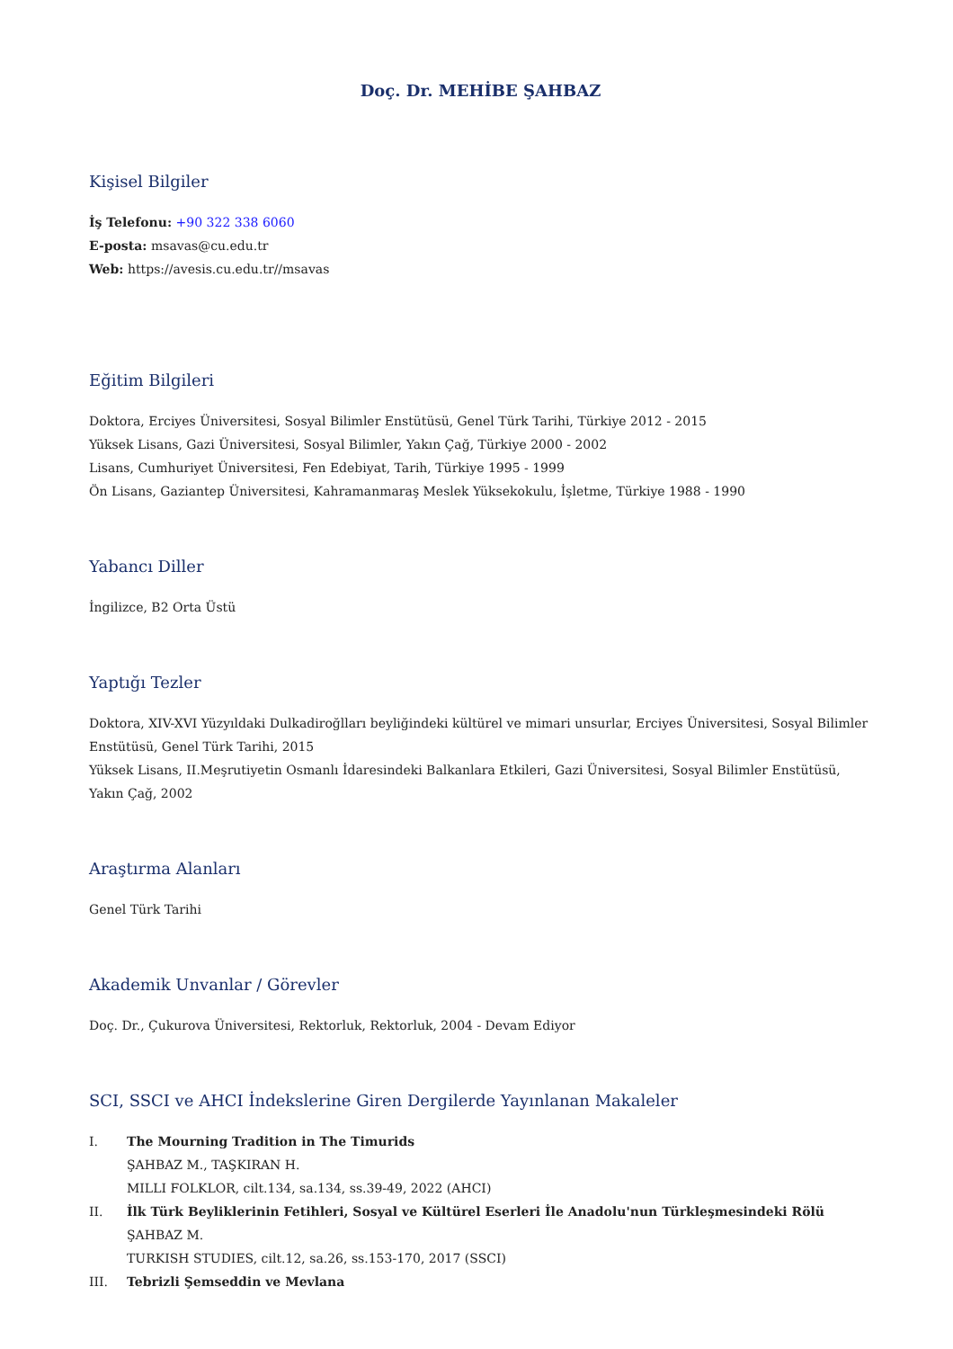Doç. Dr. MEHİBE ŞAHBAZ
Kişisel Bilgiler
İş Telefonu: +90 322 338 6060
E-posta: msavas@cu.edu.tr
Web: https://avesis.cu.edu.tr//msavas
Eğitim Bilgileri
Doktora, Erciyes Üniversitesi, Sosyal Bilimler Enstütüsü, Genel Türk Tarihi, Türkiye 2012 - 2015
Yüksek Lisans, Gazi Üniversitesi, Sosyal Bilimler, Yakın Çağ, Türkiye 2000 - 2002
Lisans, Cumhuriyet Üniversitesi, Fen Edebiyat, Tarih, Türkiye 1995 - 1999
Ön Lisans, Gaziantep Üniversitesi, Kahramanmaraş Meslek Yüksekokulu, İşletme, Türkiye 1988 - 1990
Yabancı Diller
İngilizce, B2 Orta Üstü
Yaptığı Tezler
Doktora, XIV-XVI Yüzyıldaki Dulkadiroğlları beyliğindeki kültürel ve mimari unsurlar, Erciyes Üniversitesi, Sosyal Bilimler Enstütüsü, Genel Türk Tarihi, 2015
Yüksek Lisans, II.Meşrutiyetin Osmanlı İdaresindeki Balkanlara Etkileri, Gazi Üniversitesi, Sosyal Bilimler Enstütüsü, Yakın Çağ, 2002
Araştırma Alanları
Genel Türk Tarihi
Akademik Unvanlar / Görevler
Doç. Dr., Çukurova Üniversitesi, Rektorluk, Rektorluk, 2004 - Devam Ediyor
SCI, SSCI ve AHCI İndekslerine Giren Dergilerde Yayınlanan Makaleler
I. The Mourning Tradition in The Timurids
ŞAHBAZ M., TAŞKIRAN H.
MILLI FOLKLOR, cilt.134, sa.134, ss.39-49, 2022 (AHCI)
II. İlk Türk Beyliklerinin Fetihleri, Sosyal ve Kültürel Eserleri İle Anadolu'nun Türkleşmesindeki Rölü
ŞAHBAZ M.
TURKISH STUDIES, cilt.12, sa.26, ss.153-170, 2017 (SSCI)
III. Tebrizli Şemseddin ve Mevlana